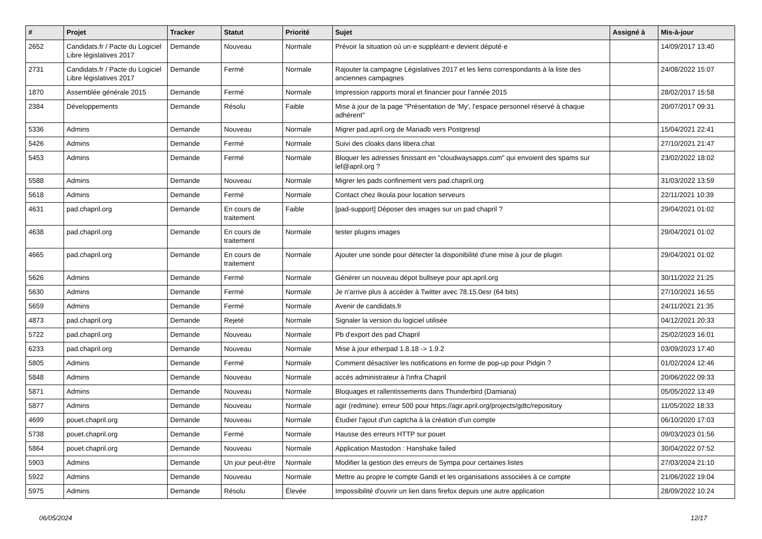| # | Projet | Tracker | Statut | Priorité | Sujet | Assigné à | Mis-à-jour |
| --- | --- | --- | --- | --- | --- | --- | --- |
| 2652 | Candidats.fr / Pacte du Logiciel Libre législatives 2017 | Demande | Nouveau | Normale | Prévoir la situation où un·e suppléant·e devient député·e | | 14/09/2017 13:40 |
| 2731 | Candidats.fr / Pacte du Logiciel Libre législatives 2017 | Demande | Fermé | Normale | Rajouter la campagne Législatives 2017 et les liens correspondants à la liste des anciennes campagnes | | 24/08/2022 15:07 |
| 1870 | Assemblée générale 2015 | Demande | Fermé | Normale | Impression rapports moral et financier pour l'année 2015 | | 28/02/2017 15:58 |
| 2384 | Développements | Demande | Résolu | Faible | Mise à jour de la page "Présentation de 'My', l'espace personnel réservé à chaque adhérent" | | 20/07/2017 09:31 |
| 5336 | Admins | Demande | Nouveau | Normale | Migrer pad.april.org de Mariadb vers Postgresql | | 15/04/2021 22:41 |
| 5426 | Admins | Demande | Fermé | Normale | Suivi des cloaks dans libera.chat | | 27/10/2021 21:47 |
| 5453 | Admins | Demande | Fermé | Normale | Bloquer les adresses finissant en "cloudwaysapps.com" qui envoient des spams sur lef@april.org ? | | 23/02/2022 18:02 |
| 5588 | Admins | Demande | Nouveau | Normale | Migrer les pads confinement vers pad.chapril.org | | 31/03/2022 13:59 |
| 5618 | Admins | Demande | Fermé | Normale | Contact chez Ikoula pour location serveurs | | 22/11/2021 10:39 |
| 4631 | pad.chapril.org | Demande | En cours de traitement | Faible | [pad-support] Déposer des images sur un pad chapril ? | | 29/04/2021 01:02 |
| 4638 | pad.chapril.org | Demande | En cours de traitement | Normale | tester plugins images | | 29/04/2021 01:02 |
| 4665 | pad.chapril.org | Demande | En cours de traitement | Normale | Ajouter une sonde pour détecter la disponibilité d'une mise à jour de plugin | | 29/04/2021 01:02 |
| 5626 | Admins | Demande | Fermé | Normale | Générer un nouveau dépot bullseye pour apt.april.org | | 30/11/2022 21:25 |
| 5630 | Admins | Demande | Fermé | Normale | Je n'arrive plus à accéder à Twitter avec 78.15.0esr (64 bits) | | 27/10/2021 16:55 |
| 5659 | Admins | Demande | Fermé | Normale | Avenir de candidats.fr | | 24/11/2021 21:35 |
| 4873 | pad.chapril.org | Demande | Rejeté | Normale | Signaler la version du logiciel utilisée | | 04/12/2021 20:33 |
| 5722 | pad.chapril.org | Demande | Nouveau | Normale | Pb d'export des pad Chapril | | 25/02/2023 16:01 |
| 6233 | pad.chapril.org | Demande | Nouveau | Normale | Mise à jour etherpad 1.8.18 -> 1.9.2 | | 03/09/2023 17:40 |
| 5805 | Admins | Demande | Fermé | Normale | Comment désactiver les notifications en forme de pop-up pour Pidgin ? | | 01/02/2024 12:46 |
| 5848 | Admins | Demande | Nouveau | Normale | accès administrateur à l'infra Chapril | | 20/06/2022 09:33 |
| 5871 | Admins | Demande | Nouveau | Normale | Bloquages et rallentissements dans Thunderbird (Damiana) | | 05/05/2022 13:49 |
| 5877 | Admins | Demande | Nouveau | Normale | agir (redmine): erreur 500 pour https://agir.april.org/projects/gdtc/repository | | 11/05/2022 18:33 |
| 4699 | pouet.chapril.org | Demande | Nouveau | Normale | Étudier l'ajout d'un captcha à la création d'un compte | | 06/10/2020 17:03 |
| 5738 | pouet.chapril.org | Demande | Fermé | Normale | Hausse des erreurs HTTP sur pouet | | 09/03/2023 01:56 |
| 5864 | pouet.chapril.org | Demande | Nouveau | Normale | Application Mastodon : Hanshake failed | | 30/04/2022 07:52 |
| 5903 | Admins | Demande | Un jour peut-être | Normale | Modifier la gestion des erreurs de Sympa pour certaines listes | | 27/03/2024 21:10 |
| 5922 | Admins | Demande | Nouveau | Normale | Mettre au propre le compte Gandi et les organisations associées à ce compte | | 21/06/2022 19:04 |
| 5975 | Admins | Demande | Résolu | Élevée | Impossibilité d'ouvrir un lien dans firefox depuis une autre application | | 28/09/2022 10:24 |
06/05/2024 12/17